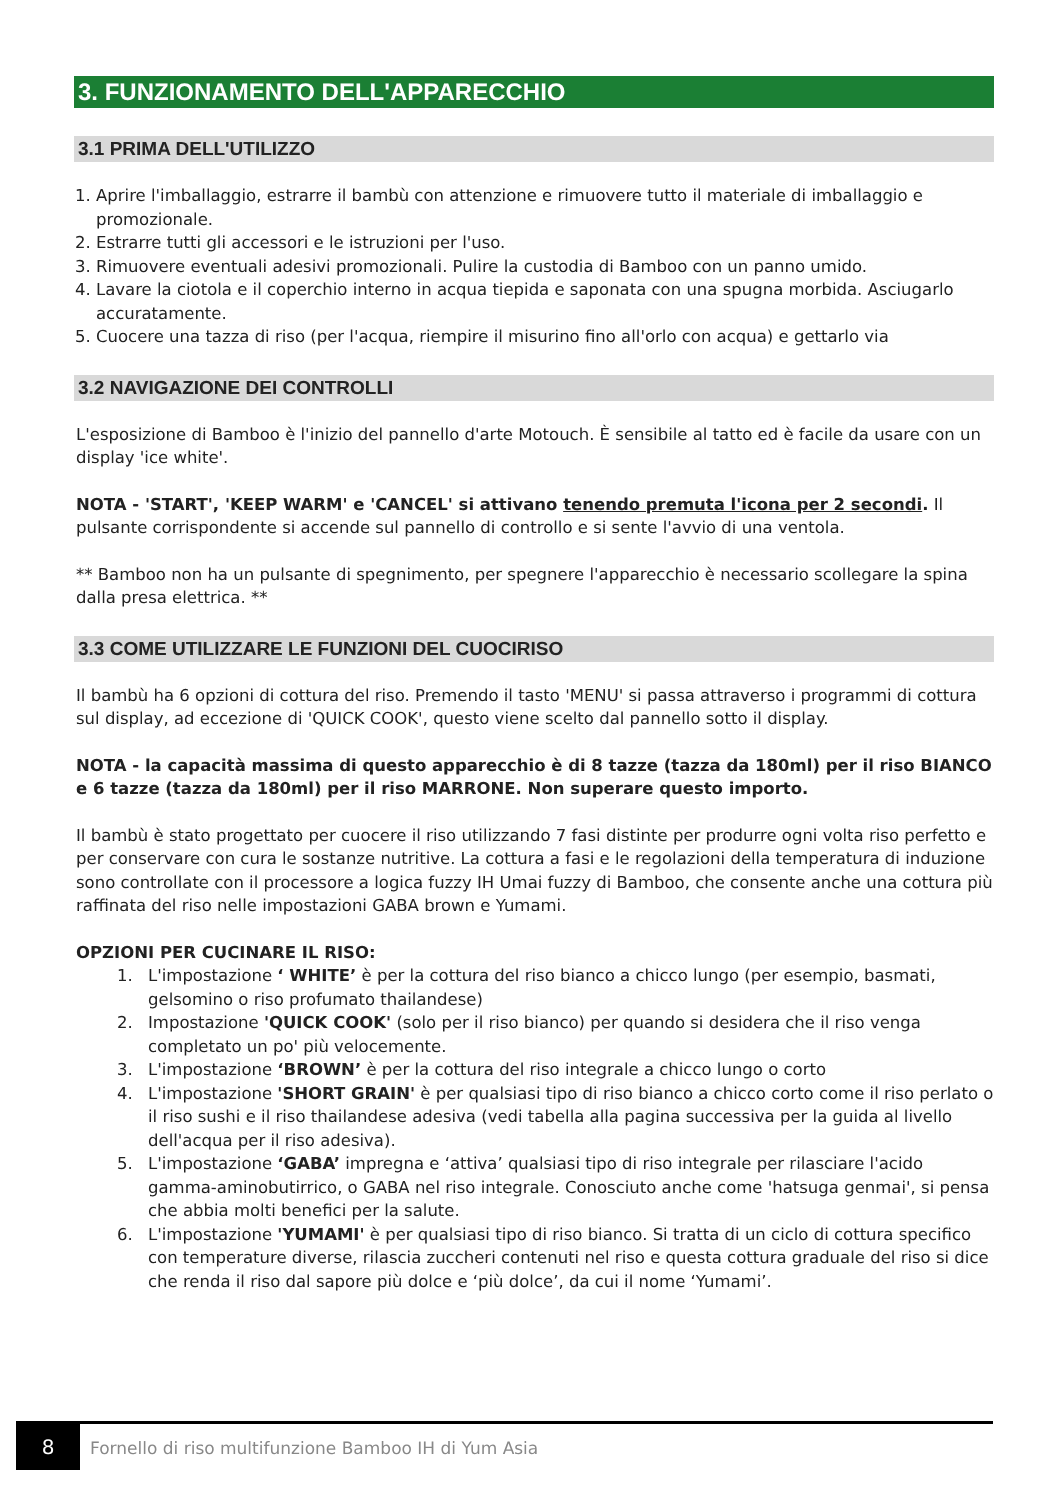3. FUNZIONAMENTO DELL'APPARECCHIO
3.1 PRIMA DELL'UTILIZZO
1. Aprire l'imballaggio, estrarre il bambù con attenzione e rimuovere tutto il materiale di imballaggio e promozionale.
2. Estrarre tutti gli accessori e le istruzioni per l'uso.
3. Rimuovere eventuali adesivi promozionali. Pulire la custodia di Bamboo con un panno umido.
4. Lavare la ciotola e il coperchio interno in acqua tiepida e saponata con una spugna morbida. Asciugarlo accuratamente.
5. Cuocere una tazza di riso (per l'acqua, riempire il misurino fino all'orlo con acqua) e gettarlo via
3.2 NAVIGAZIONE DEI CONTROLLI
L'esposizione di Bamboo è l'inizio del pannello d'arte Motouch. È sensibile al tatto ed è facile da usare con un display 'ice white'.
NOTA - 'START', 'KEEP WARM' e 'CANCEL' si attivano tenendo premuta l'icona per 2 secondi. Il pulsante corrispondente si accende sul pannello di controllo e si sente l'avvio di una ventola.
** Bamboo non ha un pulsante di spegnimento, per spegnere l'apparecchio è necessario scollegare la spina dalla presa elettrica. **
3.3 COME UTILIZZARE LE FUNZIONI DEL CUOCIRISO
Il bambù ha 6 opzioni di cottura del riso. Premendo il tasto 'MENU' si passa attraverso i programmi di cottura sul display, ad eccezione di 'QUICK COOK', questo viene scelto dal pannello sotto il display.
NOTA - la capacità massima di questo apparecchio è di 8 tazze (tazza da 180ml) per il riso BIANCO e 6 tazze (tazza da 180ml) per il riso MARRONE. Non superare questo importo.
Il bambù è stato progettato per cuocere il riso utilizzando 7 fasi distinte per produrre ogni volta riso perfetto e per conservare con cura le sostanze nutritive. La cottura a fasi e le regolazioni della temperatura di induzione sono controllate con il processore a logica fuzzy IH Umai fuzzy di Bamboo, che consente anche una cottura più raffinata del riso nelle impostazioni GABA brown e Yumami.
OPZIONI PER CUCINARE IL RISO:
1. L'impostazione ‘ WHITE’ è per la cottura del riso bianco a chicco lungo (per esempio, basmati, gelsomino o riso profumato thailandese)
2. Impostazione 'QUICK COOK' (solo per il riso bianco) per quando si desidera che il riso venga completato un po' più velocemente.
3. L'impostazione ‘BROWN’ è per la cottura del riso integrale a chicco lungo o corto
4. L'impostazione 'SHORT GRAIN' è per qualsiasi tipo di riso bianco a chicco corto come il riso perlato o il riso sushi e il riso thailandese adesiva (vedi tabella alla pagina successiva per la guida al livello dell'acqua per il riso adesiva).
5. L'impostazione ‘GABA’ impregna e ‘attiva’ qualsiasi tipo di riso integrale per rilasciare l'acido gamma-aminobutirrico, o GABA nel riso integrale. Conosciuto anche come 'hatsuga genmai', si pensa che abbia molti benefici per la salute.
6. L'impostazione 'YUMAMI' è per qualsiasi tipo di riso bianco. Si tratta di un ciclo di cottura specifico con temperature diverse, rilascia zuccheri contenuti nel riso e questa cottura graduale del riso si dice che renda il riso dal sapore più dolce e ‘più dolce’, da cui il nome ‘Yumami’.
8
Fornello di riso multifunzione Bamboo IH di Yum Asia